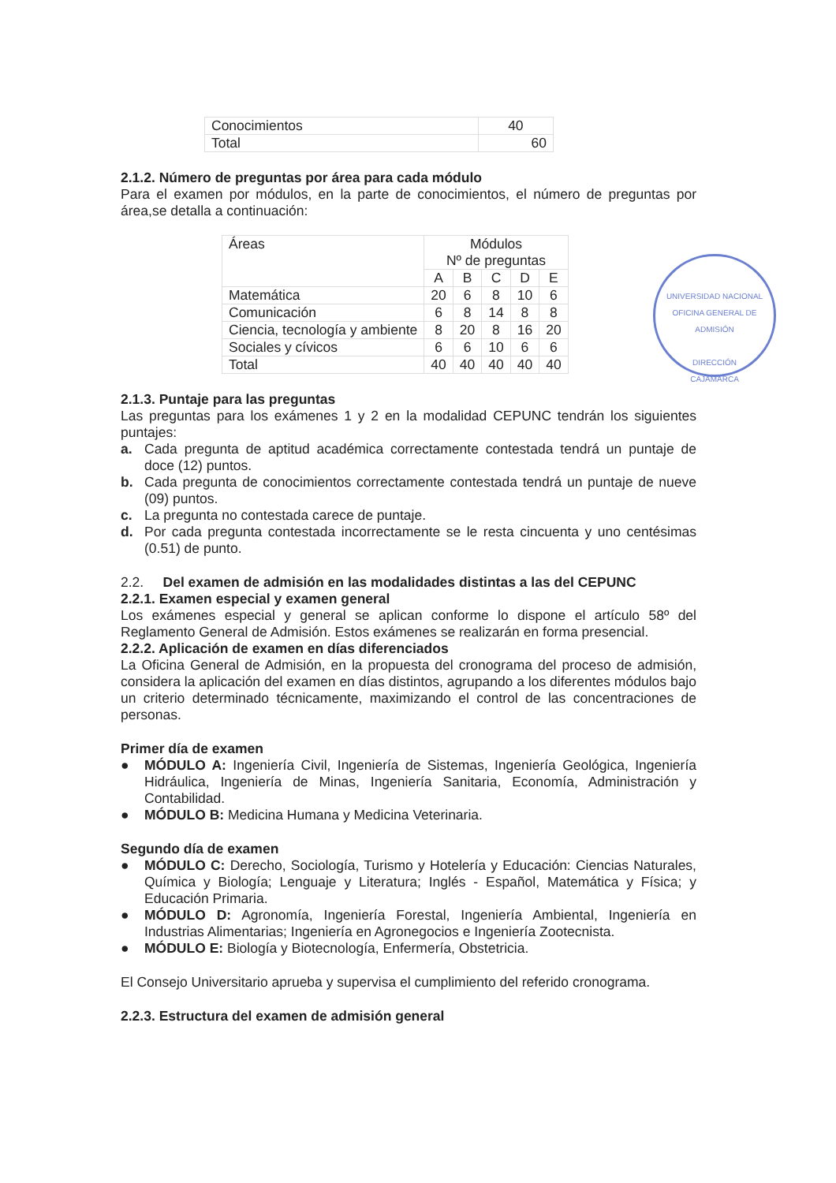| Conocimientos | 40 |
| Total | 60 |
2.1.2. Número de preguntas por área para cada módulo
Para el examen por módulos, en la parte de conocimientos, el número de preguntas por área,se detalla a continuación:
| Áreas | Módulos Nº de preguntas | | | | |
| --- | --- | --- | --- | --- | --- |
| | A | B | C | D | E |
| Matemática | 20 | 6 | 8 | 10 | 6 |
| Comunicación | 6 | 8 | 14 | 8 | 8 |
| Ciencia, tecnología y ambiente | 8 | 20 | 8 | 16 | 20 |
| Sociales y cívicos | 6 | 6 | 10 | 6 | 6 |
| Total | 40 | 40 | 40 | 40 | 40 |
2.1.3. Puntaje para las preguntas
Las preguntas para los exámenes 1 y 2 en la modalidad CEPUNC tendrán los siguientes puntajes:
a. Cada pregunta de aptitud académica correctamente contestada tendrá un puntaje de doce (12) puntos.
b. Cada pregunta de conocimientos correctamente contestada tendrá un puntaje de nueve (09) puntos.
c. La pregunta no contestada carece de puntaje.
d. Por cada pregunta contestada incorrectamente se le resta cincuenta y uno centésimas (0.51) de punto.
2.2. Del examen de admisión en las modalidades distintas a las del CEPUNC
2.2.1. Examen especial y examen general
Los exámenes especial y general se aplican conforme lo dispone el artículo 58º del Reglamento General de Admisión. Estos exámenes se realizarán en forma presencial.
2.2.2. Aplicación de examen en días diferenciados
La Oficina General de Admisión, en la propuesta del cronograma del proceso de admisión, considera la aplicación del examen en días distintos, agrupando a los diferentes módulos bajo un criterio determinado técnicamente, maximizando el control de las concentraciones de personas.
Primer día de examen
● MÓDULO A: Ingeniería Civil, Ingeniería de Sistemas, Ingeniería Geológica, Ingeniería Hidráulica, Ingeniería de Minas, Ingeniería Sanitaria, Economía, Administración y Contabilidad.
● MÓDULO B: Medicina Humana y Medicina Veterinaria.
Segundo día de examen
● MÓDULO C: Derecho, Sociología, Turismo y Hotelería y Educación: Ciencias Naturales, Química y Biología; Lenguaje y Literatura; Inglés - Español, Matemática y Física; y Educación Primaria.
● MÓDULO D: Agronomía, Ingeniería Forestal, Ingeniería Ambiental, Ingeniería en Industrias Alimentarias; Ingeniería en Agronegocios e Ingeniería Zootecnista.
● MÓDULO E: Biología y Biotecnología, Enfermería, Obstetricia.
El Consejo Universitario aprueba y supervisa el cumplimiento del referido cronograma.
2.2.3. Estructura del examen de admisión general
UNIVERSIDAD NACIONAL
OFICINA GENERAL DE ADMISIÓN
DIRECCIÓN
CAJAMARCA